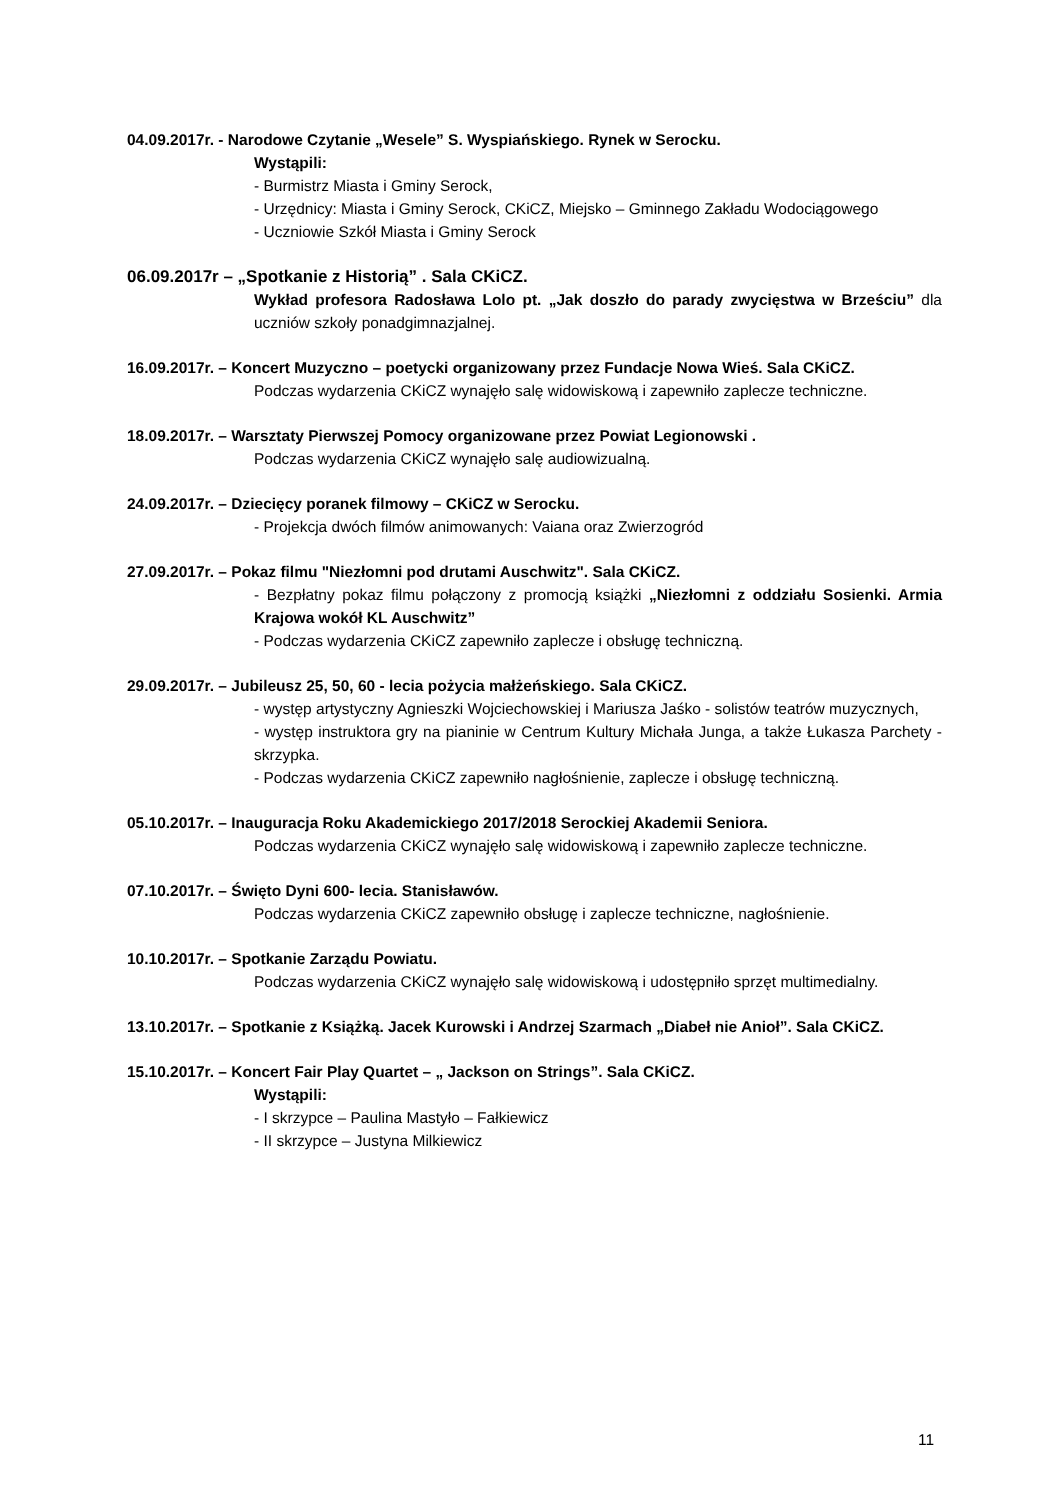04.09.2017r. - Narodowe Czytanie „Wesele” S. Wyspiańskiego. Rynek w Serocku.
Wystąpili:
- Burmistrz Miasta i Gminy Serock,
- Urzędnicy: Miasta i Gminy Serock, CKiCZ, Miejsko – Gminnego Zakładu Wodociągowego
- Uczniowie Szkół Miasta i Gminy Serock
06.09.2017r – „Spotkanie z Historią” . Sala CKiCZ.
Wykład profesora Radosława Lolo pt. „Jak doszło do parady zwycięstwa w Brześciu” dla uczniów szkoły ponadgimnazjalnej.
16.09.2017r. – Koncert Muzyczno – poetycki organizowany przez Fundacje Nowa Wieś. Sala CKiCZ.
Podczas wydarzenia CKiCZ wynajęło salę widowiskową i zapewniło zaplecze techniczne.
18.09.2017r. – Warsztaty Pierwszej Pomocy organizowane przez Powiat Legionowski .
Podczas wydarzenia CKiCZ wynajęło salę audiowizualną.
24.09.2017r. – Dziecięcy poranek filmowy – CKiCZ w Serocku.
- Projekcja dwóch filmów animowanych: Vaiana oraz Zwierzogród
27.09.2017r. – Pokaz filmu "Niezłomni pod drutami Auschwitz". Sala CKiCZ.
- Bezpłatny pokaz filmu połączony z promocją książki „Niezłomni z oddziału Sosienki. Armia Krajowa wokół KL Auschwitz”
- Podczas wydarzenia CKiCZ zapewniło zaplecze i obsługę techniczną.
29.09.2017r. – Jubileusz 25, 50, 60 - lecia pożycia małżeńskiego. Sala CKiCZ.
- występ artystyczny Agnieszki Wojciechowskiej i Mariusza Jaśko - solistów teatrów muzycznych,
- występ instruktora gry na pianinie w Centrum Kultury Michała Junga, a także Łukasza Parchety - skrzypka.
- Podczas wydarzenia CKiCZ zapewniło nagłośnienie, zaplecze i obsługę techniczną.
05.10.2017r. – Inauguracja Roku Akademickiego 2017/2018 Serockiej Akademii Seniora.
Podczas wydarzenia CKiCZ wynajęło salę widowiskową i zapewniło zaplecze techniczne.
07.10.2017r. – Święto Dyni 600- lecia. Stanisławów.
Podczas wydarzenia CKiCZ zapewniło obsługę i zaplecze techniczne, nagłośnienie.
10.10.2017r. – Spotkanie Zarządu Powiatu.
Podczas wydarzenia CKiCZ wynajęło salę widowiskową i udostępniło sprzęt multimedialny.
13.10.2017r. – Spotkanie z Książką. Jacek Kurowski i Andrzej Szarmach „Diabeł nie Anioł”. Sala CKiCZ.
15.10.2017r. – Koncert Fair Play Quartet – „ Jackson on Strings”. Sala CKiCZ.
Wystąpili:
- I skrzypce – Paulina Mastyło – Fałkiewicz
- II skrzypce – Justyna Milkiewicz
11